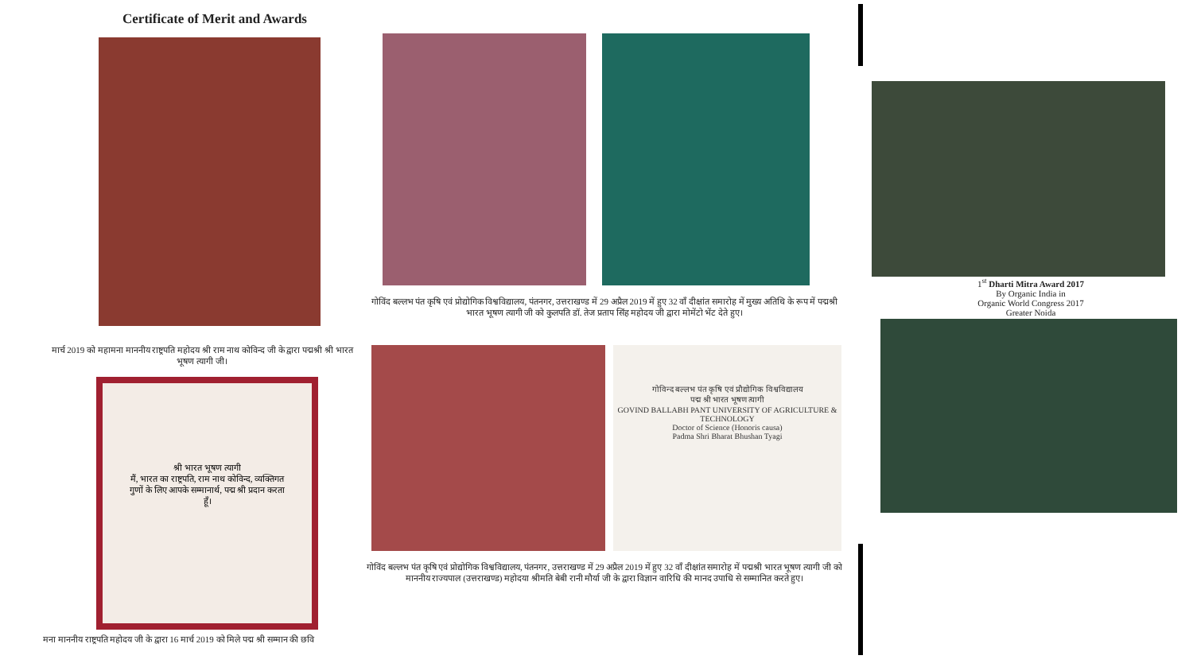Certificate of Merit and Awards
गोविंद बल्लभ पंत कृषि एवं प्रोद्योगिक विश्वविद्यालय, पंतनगर, उत्तराखण्ड में 29 अप्रैल 2019 में हुए 32 वाँ दीक्षांत समारोह में मुख्य अतिथि के रूप में पद्मश्री भारत भूषण त्यागी जी को कुलपति डॉ. तेज प्रताप सिंह महोदय जी द्वारा मोमेंटो भेंट देते हुए।
मार्च 2019 को महामना माननीय राष्ट्रपति महोदय श्री राम नाथ कोविन्द जी के द्वारा पद्मश्री श्री भारत भूषण त्यागी जी।
श्री भारत भूषण त्यागी
मैं, भारत का राष्ट्रपति, राम नाथ कोविन्द, व्यक्तिगत गुणों के लिए आपके सम्मानार्थ, पद्म श्री प्रदान करता हूँ।
मना माननीय राष्ट्रपति महोदय जी के द्वारा 16 मार्च 2019 को मिले पद्म श्री सम्मान की छवि
गोविन्द बल्लभ पंत कृषि एवं प्रौद्योगिक विश्वविद्यालय
पद्म श्री भारत भूषण त्यागी
GOVIND BALLABH PANT UNIVERSITY OF AGRICULTURE & TECHNOLOGY
Doctor of Science (Honoris causa)
Padma Shri Bharat Bhushan Tyagi
गोविंद बल्लभ पंत कृषि एवं प्रोद्योगिक विश्वविद्यालय, पंतनगर, उत्तराखण्ड में 29 अप्रैल 2019 में हुए 32 वाँ दीक्षांत समारोह में पद्मश्री भारत भूषण त्यागी जी को माननीय राज्यपाल (उत्तराखण्ड) महोदया श्रीमति बेबी रानी मौर्या जी के द्वारा विज्ञान वारिधि की मानद उपाधि से सम्मानित करते हुए।
1<sup>st</sup> Dharti Mitra Award 2017
By Organic India in
Organic World Congress 2017
Greater Noida